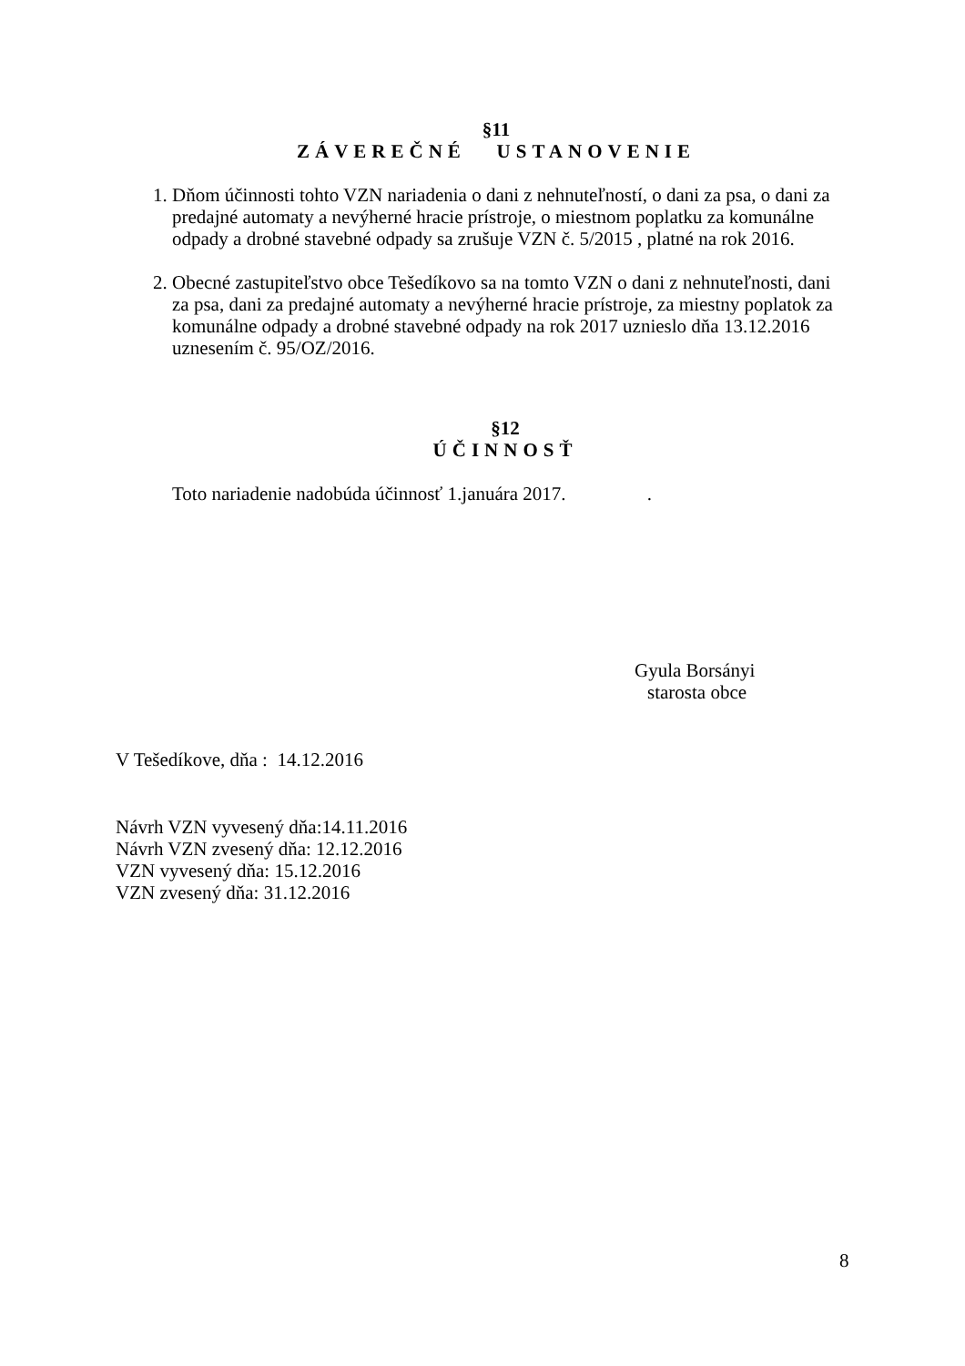§11
ZÁVEREČNÉ USTANOVENIE
1. Dňom účinnosti tohto VZN nariadenia o dani z nehnuteľností, o dani za psa, o dani za predajné automaty a nevýherné hracie prístroje, o miestnom poplatku za komunálne odpady a drobné stavebné odpady sa zrušuje VZN č. 5/2015 , platné na rok 2016.
2. Obecné zastupiteľstvo obce Tešedíkovo sa na tomto VZN o dani z nehnuteľnosti, dani za psa, dani za predajné automaty a nevýherné hracie prístroje, za miestny poplatok za komunálne odpady a drobné stavebné odpady na rok 2017 uznieslo dňa 13.12.2016 uznesením č. 95/OZ/2016.
§12
ÚČINNOSŤ
Toto nariadenie nadobúda účinnosť 1.januára 2017. .
Gyula Borsányi
starosta obce
V Tešedíkove, dňa : 14.12.2016
Návrh VZN vyvesený dňa:14.11.2016
Návrh VZN zvesený dňa: 12.12.2016
VZN vyvesený dňa: 15.12.2016
VZN zvesený dňa: 31.12.2016
8